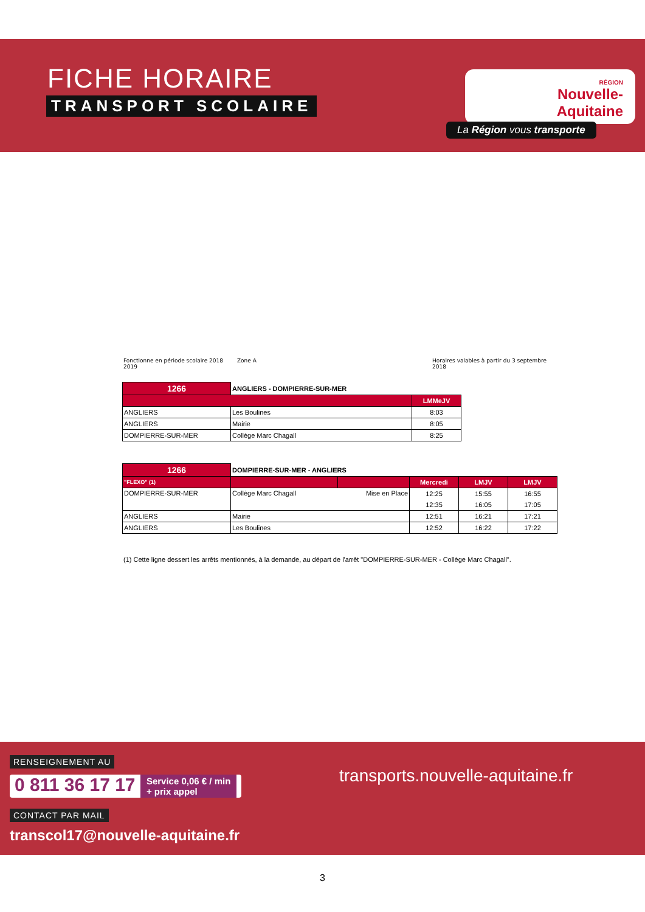FICHE HORAIRE
TRANSPORT SCOLAIRE
RÉGION
Nouvelle-
Aquitaine
La Région vous transporte
Fonctionne en période scolaire 2018 2019 Zone A Horaires valables à partir du 3 septembre 2018
| 1266 | ANGLIERS - DOMPIERRE-SUR-MER | |
| | | LMMeJV |
| ANGLIERS | Les Boulines | 8:03 |
| ANGLIERS | Mairie | 8:05 |
| DOMPIERRE-SUR-MER | Collège Marc Chagall | 8:25 |
| 1266 | DOMPIERRE-SUR-MER - ANGLIERS | | | | |
| "FLEXO" (1) | | | Mercredi | LMJV | LMJV |
| DOMPIERRE-SUR-MER | Collège Marc Chagall | Mise en Place | 12:25 | 15:55 | 16:55 |
| | | | 12:35 | 16:05 | 17:05 |
| ANGLIERS | Mairie | | 12:51 | 16:21 | 17:21 |
| ANGLIERS | Les Boulines | | 12:52 | 16:22 | 17:22 |
(1) Cette ligne dessert les arrêts mentionnés, à la demande, au départ de l'arrêt "DOMPIERRE-SUR-MER - Collège Marc Chagall".
RENSEIGNEMENT AU
0 811 36 17 17 Service 0,06 € / min
+ prix appel
CONTACT PAR MAIL
transcol17@nouvelle-aquitaine.fr
transports.nouvelle-aquitaine.fr
3